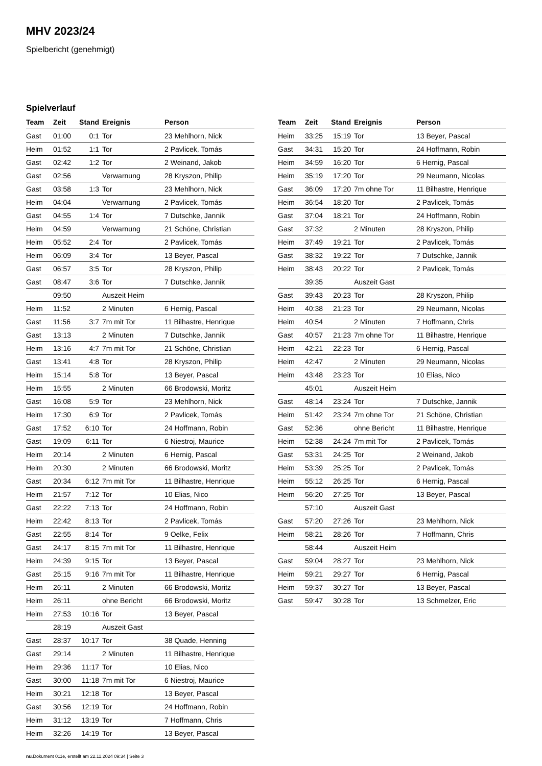MHV 2023/24
Spielbericht (genehmigt)
Spielverlauf
| Team | Zeit | Stand | Ereignis | Person |
| --- | --- | --- | --- | --- |
| Gast | 01:00 | 0:1 | Tor | 23 Mehlhorn, Nick |
| Heim | 01:52 | 1:1 | Tor | 2 Pavlicek, Tomás |
| Gast | 02:42 | 1:2 | Tor | 2 Weinand, Jakob |
| Gast | 02:56 | | Verwarnung | 28 Kryszon, Philip |
| Gast | 03:58 | 1:3 | Tor | 23 Mehlhorn, Nick |
| Heim | 04:04 | | Verwarnung | 2 Pavlicek, Tomás |
| Gast | 04:55 | 1:4 | Tor | 7 Dutschke, Jannik |
| Heim | 04:59 | | Verwarnung | 21 Schöne, Christian |
| Heim | 05:52 | 2:4 | Tor | 2 Pavlicek, Tomás |
| Heim | 06:09 | 3:4 | Tor | 13 Beyer, Pascal |
| Gast | 06:57 | 3:5 | Tor | 28 Kryszon, Philip |
| Gast | 08:47 | 3:6 | Tor | 7 Dutschke, Jannik |
| | 09:50 | | Auszeit Heim | |
| Heim | 11:52 | | 2 Minuten | 6 Hernig, Pascal |
| Gast | 11:56 | 3:7 | 7m mit Tor | 11 Bilhastre, Henrique |
| Gast | 13:13 | | 2 Minuten | 7 Dutschke, Jannik |
| Heim | 13:16 | 4:7 | 7m mit Tor | 21 Schöne, Christian |
| Gast | 13:41 | 4:8 | Tor | 28 Kryszon, Philip |
| Heim | 15:14 | 5:8 | Tor | 13 Beyer, Pascal |
| Heim | 15:55 | | 2 Minuten | 66 Brodowski, Moritz |
| Gast | 16:08 | 5:9 | Tor | 23 Mehlhorn, Nick |
| Heim | 17:30 | 6:9 | Tor | 2 Pavlicek, Tomás |
| Gast | 17:52 | 6:10 | Tor | 24 Hoffmann, Robin |
| Gast | 19:09 | 6:11 | Tor | 6 Niestroj, Maurice |
| Heim | 20:14 | | 2 Minuten | 6 Hernig, Pascal |
| Heim | 20:30 | | 2 Minuten | 66 Brodowski, Moritz |
| Gast | 20:34 | 6:12 | 7m mit Tor | 11 Bilhastre, Henrique |
| Heim | 21:57 | 7:12 | Tor | 10 Elias, Nico |
| Gast | 22:22 | 7:13 | Tor | 24 Hoffmann, Robin |
| Heim | 22:42 | 8:13 | Tor | 2 Pavlicek, Tomás |
| Gast | 22:55 | 8:14 | Tor | 9 Oelke, Felix |
| Gast | 24:17 | 8:15 | 7m mit Tor | 11 Bilhastre, Henrique |
| Heim | 24:39 | 9:15 | Tor | 13 Beyer, Pascal |
| Gast | 25:15 | 9:16 | 7m mit Tor | 11 Bilhastre, Henrique |
| Heim | 26:11 | | 2 Minuten | 66 Brodowski, Moritz |
| Heim | 26:11 | | ohne Bericht | 66 Brodowski, Moritz |
| Heim | 27:53 | 10:16 | Tor | 13 Beyer, Pascal |
| | 28:19 | | Auszeit Gast | |
| Gast | 28:37 | 10:17 | Tor | 38 Quade, Henning |
| Gast | 29:14 | | 2 Minuten | 11 Bilhastre, Henrique |
| Heim | 29:36 | 11:17 | Tor | 10 Elias, Nico |
| Gast | 30:00 | 11:18 | 7m mit Tor | 6 Niestroj, Maurice |
| Heim | 30:21 | 12:18 | Tor | 13 Beyer, Pascal |
| Gast | 30:56 | 12:19 | Tor | 24 Hoffmann, Robin |
| Heim | 31:12 | 13:19 | Tor | 7 Hoffmann, Chris |
| Heim | 32:26 | 14:19 | Tor | 13 Beyer, Pascal |
| Team | Zeit | Stand | Ereignis | Person |
| --- | --- | --- | --- | --- |
| Heim | 33:25 | 15:19 | Tor | 13 Beyer, Pascal |
| Gast | 34:31 | 15:20 | Tor | 24 Hoffmann, Robin |
| Heim | 34:59 | 16:20 | Tor | 6 Hernig, Pascal |
| Heim | 35:19 | 17:20 | Tor | 29 Neumann, Nicolas |
| Gast | 36:09 | 17:20 | 7m ohne Tor | 11 Bilhastre, Henrique |
| Heim | 36:54 | 18:20 | Tor | 2 Pavlicek, Tomás |
| Gast | 37:04 | 18:21 | Tor | 24 Hoffmann, Robin |
| Gast | 37:32 | | 2 Minuten | 28 Kryszon, Philip |
| Heim | 37:49 | 19:21 | Tor | 2 Pavlicek, Tomás |
| Gast | 38:32 | 19:22 | Tor | 7 Dutschke, Jannik |
| Heim | 38:43 | 20:22 | Tor | 2 Pavlicek, Tomás |
| | 39:35 | | Auszeit Gast | |
| Gast | 39:43 | 20:23 | Tor | 28 Kryszon, Philip |
| Heim | 40:38 | 21:23 | Tor | 29 Neumann, Nicolas |
| Heim | 40:54 | | 2 Minuten | 7 Hoffmann, Chris |
| Gast | 40:57 | 21:23 | 7m ohne Tor | 11 Bilhastre, Henrique |
| Heim | 42:21 | 22:23 | Tor | 6 Hernig, Pascal |
| Heim | 42:47 | | 2 Minuten | 29 Neumann, Nicolas |
| Heim | 43:48 | 23:23 | Tor | 10 Elias, Nico |
| | 45:01 | | Auszeit Heim | |
| Gast | 48:14 | 23:24 | Tor | 7 Dutschke, Jannik |
| Heim | 51:42 | 23:24 | 7m ohne Tor | 21 Schöne, Christian |
| Gast | 52:36 | | ohne Bericht | 11 Bilhastre, Henrique |
| Heim | 52:38 | 24:24 | 7m mit Tor | 2 Pavlicek, Tomás |
| Gast | 53:31 | 24:25 | Tor | 2 Weinand, Jakob |
| Heim | 53:39 | 25:25 | Tor | 2 Pavlicek, Tomás |
| Heim | 55:12 | 26:25 | Tor | 6 Hernig, Pascal |
| Heim | 56:20 | 27:25 | Tor | 13 Beyer, Pascal |
| | 57:10 | | Auszeit Gast | |
| Gast | 57:20 | 27:26 | Tor | 23 Mehlhorn, Nick |
| Heim | 58:21 | 28:26 | Tor | 7 Hoffmann, Chris |
| | 58:44 | | Auszeit Heim | |
| Gast | 59:04 | 28:27 | Tor | 23 Mehlhorn, Nick |
| Heim | 59:21 | 29:27 | Tor | 6 Hernig, Pascal |
| Heim | 59:37 | 30:27 | Tor | 13 Beyer, Pascal |
| Gast | 59:47 | 30:28 | Tor | 13 Schmelzer, Eric |
nu.Dokument 011e, erstellt am 22.11.2024 09:34 | Seite 3